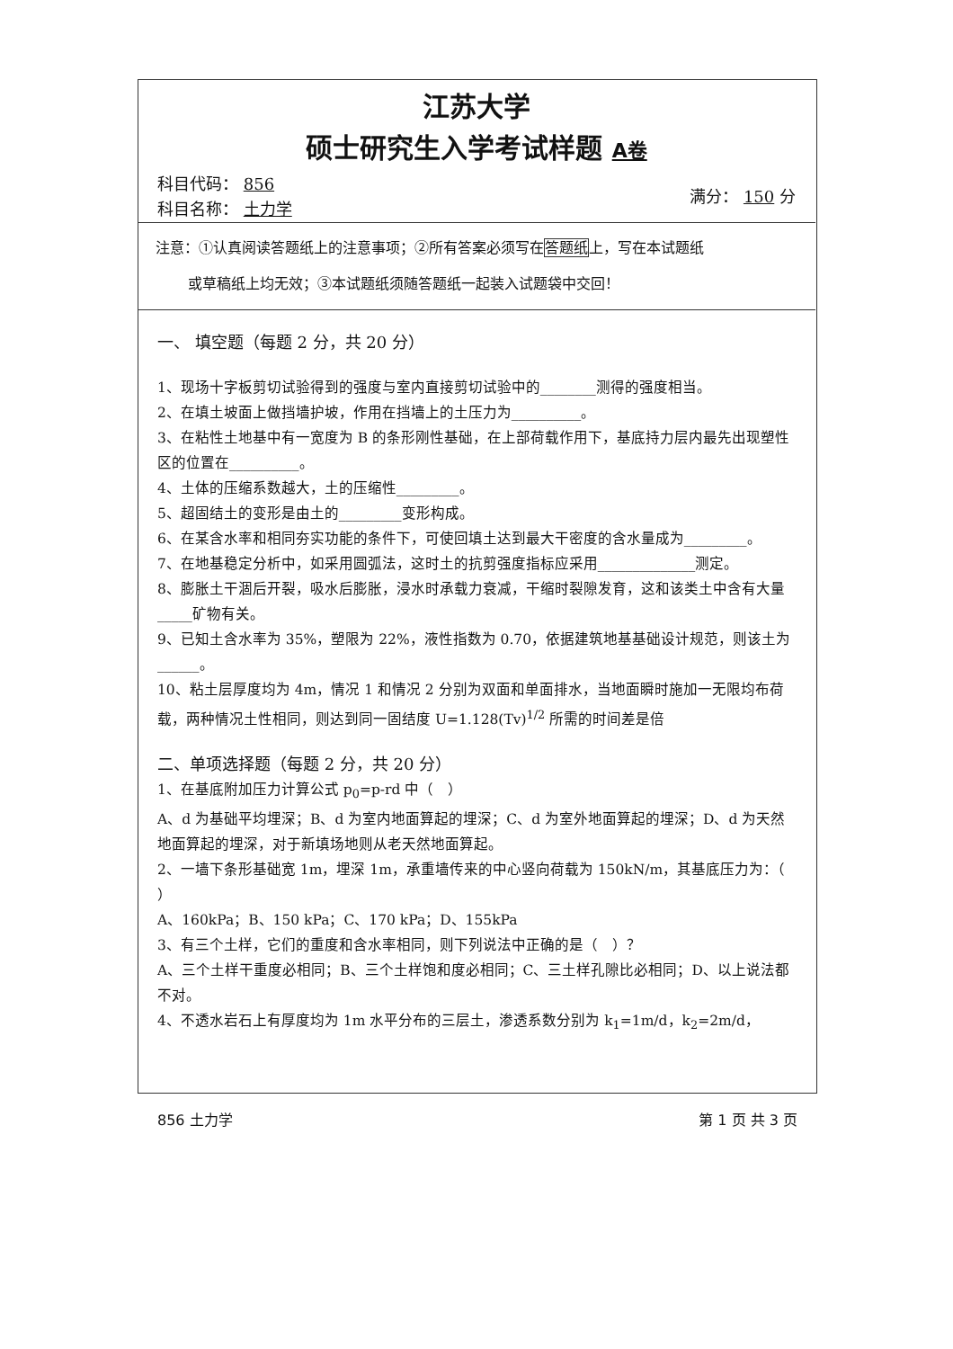江苏大学
硕士研究生入学考试样题 A卷
科目代码： 856
科目名称： 土力学
满分： 150 分
注意：①认真阅读答题纸上的注意事项；②所有答案必须写在答题纸上，写在本试题纸
或草稿纸上均无效；③本试题纸须随答题纸一起装入试题袋中交回！
一、 填空题（每题 2 分，共 20 分）
1、现场十字板剪切试验得到的强度与室内直接剪切试验中的________测得的强度相当。
2、在填土坡面上做挡墙护坡，作用在挡墙上的土压力为__________。
3、在粘性土地基中有一宽度为 B 的条形刚性基础，在上部荷载作用下，基底持力层内最先出现塑性区的位置在__________。
4、土体的压缩系数越大，土的压缩性_________。
5、超固结土的变形是由土的_________变形构成。
6、在某含水率和相同夯实功能的条件下，可使回填土达到最大干密度的含水量成为_________。
7、在地基稳定分析中，如采用圆弧法，这时土的抗剪强度指标应采用______________测定。
8、膨胀土干涸后开裂，吸水后膨胀，浸水时承载力衰减，干缩时裂隙发育，这和该类土中含有大量_____矿物有关。
9、已知土含水率为 35%，塑限为 22%，液性指数为 0.70，依据建筑地基基础设计规范，则该土为______。
10、粘土层厚度均为 4m，情况 1 和情况 2 分别为双面和单面排水，当地面瞬时施加一无限均布荷载，两种情况土性相同，则达到同一固结度 U=1.128(Tv)<sup>1/2</sup> 所需的时间差是倍
二、单项选择题（每题 2 分，共 20 分）
1、在基底附加压力计算公式 p<sub>0</sub>=p-rd 中（　）
A、d 为基础平均埋深；B、d 为室内地面算起的埋深；C、d 为室外地面算起的埋深；D、d 为天然地面算起的埋深，对于新填场地则从老天然地面算起。
2、一墙下条形基础宽 1m，埋深 1m，承重墙传来的中心竖向荷载为 150kN/m，其基底压力为：（ ）
A、160kPa；B、150 kPa；C、170 kPa；D、155kPa
3、有三个土样，它们的重度和含水率相同，则下列说法中正确的是（　）？
A、三个土样干重度必相同；B、三个土样饱和度必相同；C、三土样孔隙比必相同；D、以上说法都不对。
4、不透水岩石上有厚度均为 1m 水平分布的三层土，渗透系数分别为 k<sub>1</sub>=1m/d，k<sub>2</sub>=2m/d，
856 土力学 第 1 页 共 3 页